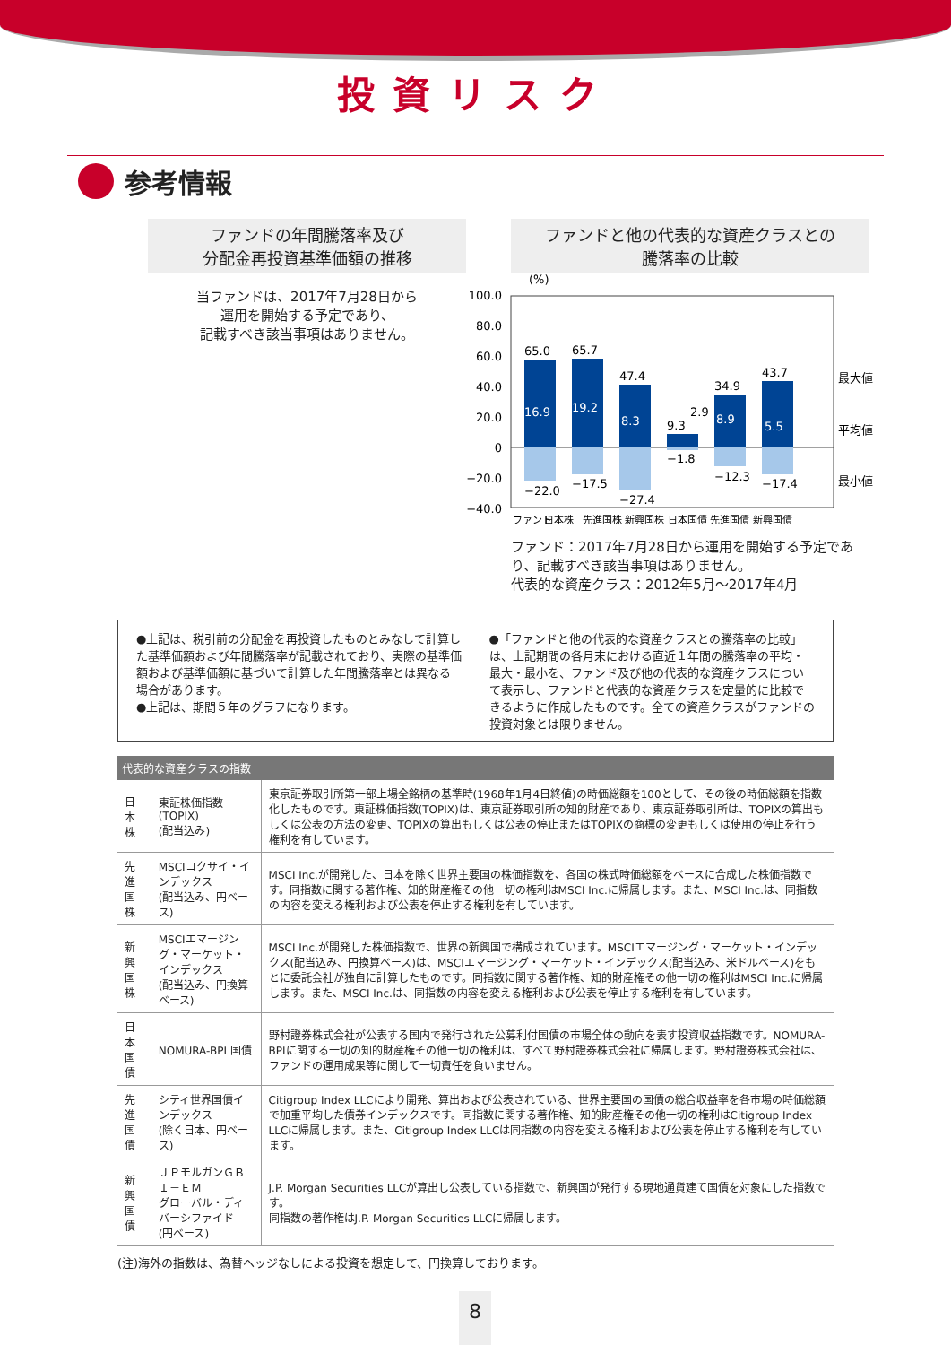投資リスク
参考情報
ファンドの年間騰落率及び
分配金再投資基準価額の推移
当ファンドは、2017年7月28日から
運用を開始する予定であり、
記載すべき該当事項はありません。
ファンドと他の代表的な資産クラスとの
騰落率の比較
(%)
100.0
80.0
60.0
40.0
20.0
0
−20.0
−40.0
65.0
65.7
47.4
9.3
34.9
43.7
16.9
19.2
8.3
8.9
5.5
2.9
−22.0
−17.5
−27.4
−1.8
−12.3
−17.4
最大値
平均値
最小値
ファンド
　　日本株
先進国株 新興国株 日本国債 先進国債 新興国債
ファンド：2017年7月28日から運用を開始する予定であり、記載すべき該当事項はありません。
代表的な資産クラス：2012年5月〜2017年4月
●上記は、税引前の分配金を再投資したものとみなして計算した基準価額および年間騰落率が記載されており、実際の基準価額および基準価額に基づいて計算した年間騰落率とは異なる場合があります。
●上記は、期間５年のグラフになります。
●「ファンドと他の代表的な資産クラスとの騰落率の比較」は、上記期間の各月末における直近１年間の騰落率の平均・最大・最小を、ファンド及び他の代表的な資産クラスについて表示し、ファンドと代表的な資産クラスを定量的に比較できるように作成したものです。全ての資産クラスがファンドの投資対象とは限りません。
代表的な資産クラスの指数
| 日本株 | 東証株価指数(TOPIX) (配当込み) | 東京証券取引所第一部上場全銘柄の基準時(1968年1月4日終値)の時価総額を100として、その後の時価総額を指数化したものです。東証株価指数(TOPIX)は、東京証券取引所の知的財産であり、東京証券取引所は、TOPIXの算出もしくは公表の方法の変更、TOPIXの算出もしくは公表の停止またはTOPIXの商標の変更もしくは使用の停止を行う権利を有しています。 |
| 先進国株 | MSCIコクサイ・インデックス (配当込み、円ベース) | MSCI Inc.が開発した、日本を除く世界主要国の株価指数を、各国の株式時価総額をベースに合成した株価指数です。同指数に関する著作権、知的財産権その他一切の権利はMSCI Inc.に帰属します。また、MSCI Inc.は、同指数の内容を変える権利および公表を停止する権利を有しています。 |
| 新興国株 | MSCIエマージング・マーケット・インデックス (配当込み、円換算ベース) | MSCI Inc.が開発した株価指数で、世界の新興国で構成されています。MSCIエマージング・マーケット・インデックス(配当込み、円換算ベース)は、MSCIエマージング・マーケット・インデックス(配当込み、米ドルベース)をもとに委託会社が独自に計算したものです。同指数に関する著作権、知的財産権その他一切の権利はMSCI Inc.に帰属します。また、MSCI Inc.は、同指数の内容を変える権利および公表を停止する権利を有しています。 |
| 日本国債 | NOMURA-BPI 国債 | 野村證券株式会社が公表する国内で発行された公募利付国債の市場全体の動向を表す投資収益指数です。NOMURA-BPIに関する一切の知的財産権その他一切の権利は、すべて野村證券株式会社に帰属します。野村證券株式会社は、ファンドの運用成果等に関して一切責任を負いません。 |
| 先進国債 | シティ世界国債インデックス (除く日本、円ベース) | Citigroup Index LLCにより開発、算出および公表されている、世界主要国の国債の総合収益率を各市場の時価総額で加重平均した債券インデックスです。同指数に関する著作権、知的財産権その他一切の権利はCitigroup Index LLCに帰属します。また、Citigroup Index LLCは同指数の内容を変える権利および公表を停止する権利を有しています。 |
| 新興国債 | ＪＰモルガンＧＢＩ－ＥＭ グローバル・ディバーシファイド (円ベース) | J.P. Morgan Securities LLCが算出し公表している指数で、新興国が発行する現地通貨建て国債を対象にした指数です。 同指数の著作権はJ.P. Morgan Securities LLCに帰属します。 |
(注)海外の指数は、為替ヘッジなしによる投資を想定して、円換算しております。
8